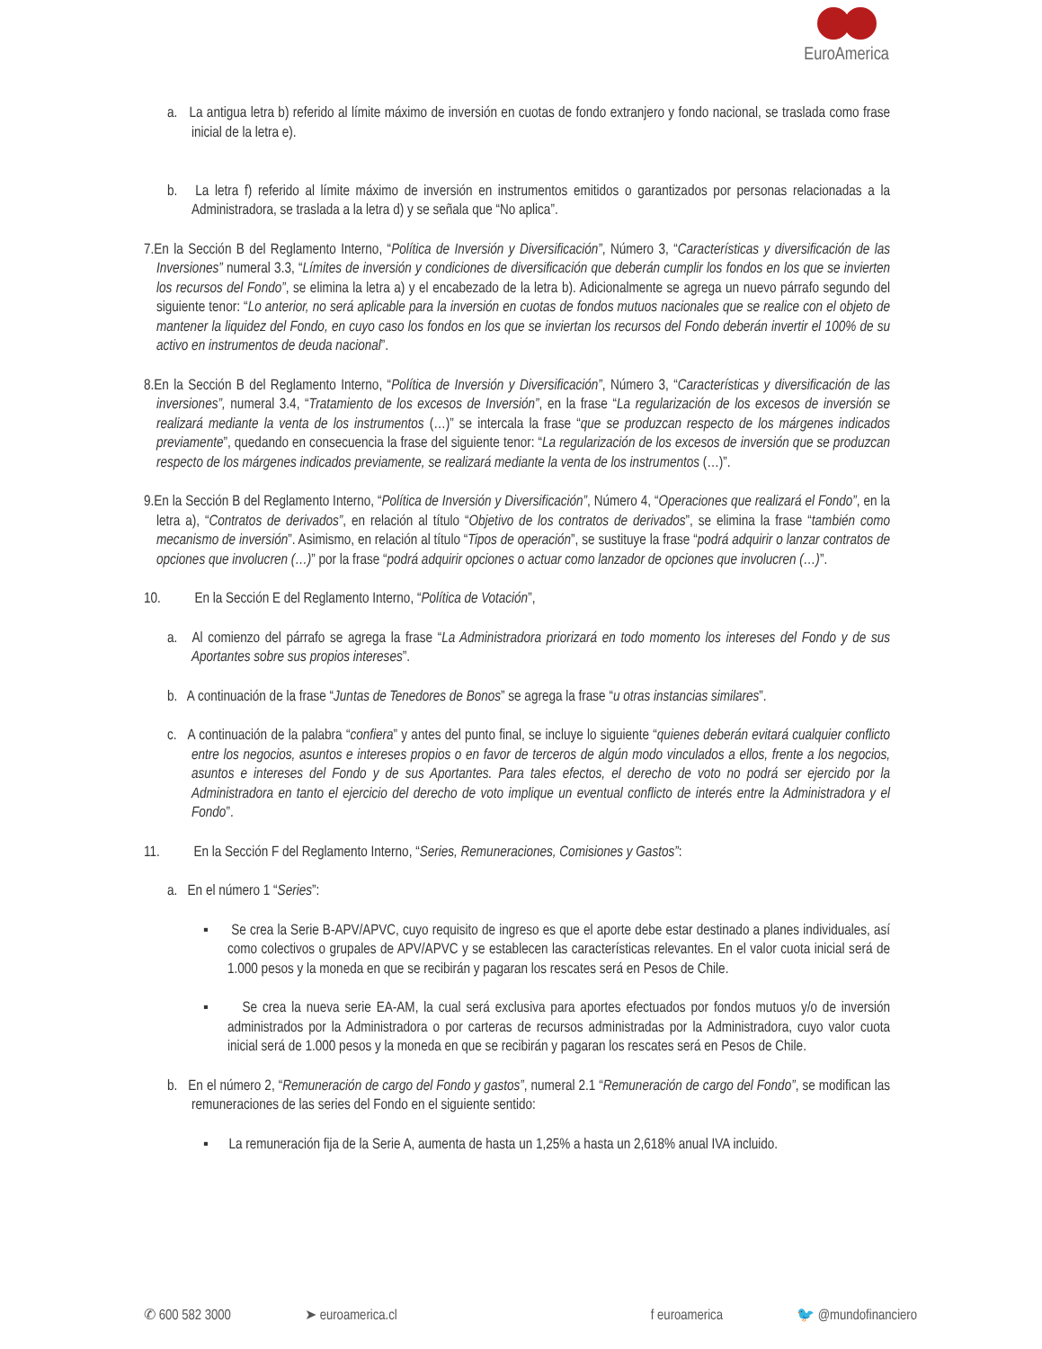EuroAmerica
a. La antigua letra b) referido al límite máximo de inversión en cuotas de fondo extranjero y fondo nacional, se traslada como frase inicial de la letra e).
b. La letra f) referido al límite máximo de inversión en instrumentos emitidos o garantizados por personas relacionadas a la Administradora, se traslada a la letra d) y se señala que “No aplica”.
7.En la Sección B del Reglamento Interno, “Política de Inversión y Diversificación”, Número 3, “Características y diversificación de las Inversiones” numeral 3.3, “Límites de inversión y condiciones de diversificación que deberán cumplir los fondos en los que se invierten los recursos del Fondo”, se elimina la letra a) y el encabezado de la letra b). Adicionalmente se agrega un nuevo párrafo segundo del siguiente tenor: “Lo anterior, no será aplicable para la inversión en cuotas de fondos mutuos nacionales que se realice con el objeto de mantener la liquidez del Fondo, en cuyo caso los fondos en los que se inviertan los recursos del Fondo deberán invertir el 100% de su activo en instrumentos de deuda nacional”.
8.En la Sección B del Reglamento Interno, “Política de Inversión y Diversificación”, Número 3, “Características y diversificación de las inversiones”, numeral 3.4, “Tratamiento de los excesos de Inversión”, en la frase “La regularización de los excesos de inversión se realizará mediante la venta de los instrumentos (…)” se intercala la frase “que se produzcan respecto de los márgenes indicados previamente”, quedando en consecuencia la frase del siguiente tenor: “La regularización de los excesos de inversión que se produzcan respecto de los márgenes indicados previamente, se realizará mediante la venta de los instrumentos (…)”.
9.En la Sección B del Reglamento Interno, “Política de Inversión y Diversificación”, Número 4, “Operaciones que realizará el Fondo”, en la letra a), “Contratos de derivados”, en relación al título “Objetivo de los contratos de derivados”, se elimina la frase “también como mecanismo de inversión”. Asimismo, en relación al título “Tipos de operación”, se sustituye la frase “podrá adquirir o lanzar contratos de opciones que involucren (…)” por la frase “podrá adquirir opciones o actuar como lanzador de opciones que involucren (…)”.
10. En la Sección E del Reglamento Interno, “Política de Votación”,
a. Al comienzo del párrafo se agrega la frase “La Administradora priorizará en todo momento los intereses del Fondo y de sus Aportantes sobre sus propios intereses”.
b. A continuación de la frase “Juntas de Tenedores de Bonos” se agrega la frase “u otras instancias similares”.
c. A continuación de la palabra “confiera” y antes del punto final, se incluye lo siguiente “quienes deberán evitará cualquier conflicto entre los negocios, asuntos e intereses propios o en favor de terceros de algún modo vinculados a ellos, frente a los negocios, asuntos e intereses del Fondo y de sus Aportantes. Para tales efectos, el derecho de voto no podrá ser ejercido por la Administradora en tanto el ejercicio del derecho de voto implique un eventual conflicto de interés entre la Administradora y el Fondo”.
11. En la Sección F del Reglamento Interno, “Series, Remuneraciones, Comisiones y Gastos”:
a. En el número 1 “Series”:
▪ Se crea la Serie B-APV/APVC, cuyo requisito de ingreso es que el aporte debe estar destinado a planes individuales, así como colectivos o grupales de APV/APVC y se establecen las características relevantes. En el valor cuota inicial será de 1.000 pesos y la moneda en que se recibirán y pagaran los rescates será en Pesos de Chile.
▪ Se crea la nueva serie EA-AM, la cual será exclusiva para aportes efectuados por fondos mutuos y/o de inversión administrados por la Administradora o por carteras de recursos administradas por la Administradora, cuyo valor cuota inicial será de 1.000 pesos y la moneda en que se recibirán y pagaran los rescates será en Pesos de Chile.
b. En el número 2, “Remuneración de cargo del Fondo y gastos”, numeral 2.1 “Remuneración de cargo del Fondo”, se modifican las remuneraciones de las series del Fondo en el siguiente sentido:
▪ La remuneración fija de la Serie A, aumenta de hasta un 1,25% a hasta un 2,618% anual IVA incluido.
✆ 600 582 3000 ➤ euroamerica.cl f euroamerica 🐦 @mundofinanciero